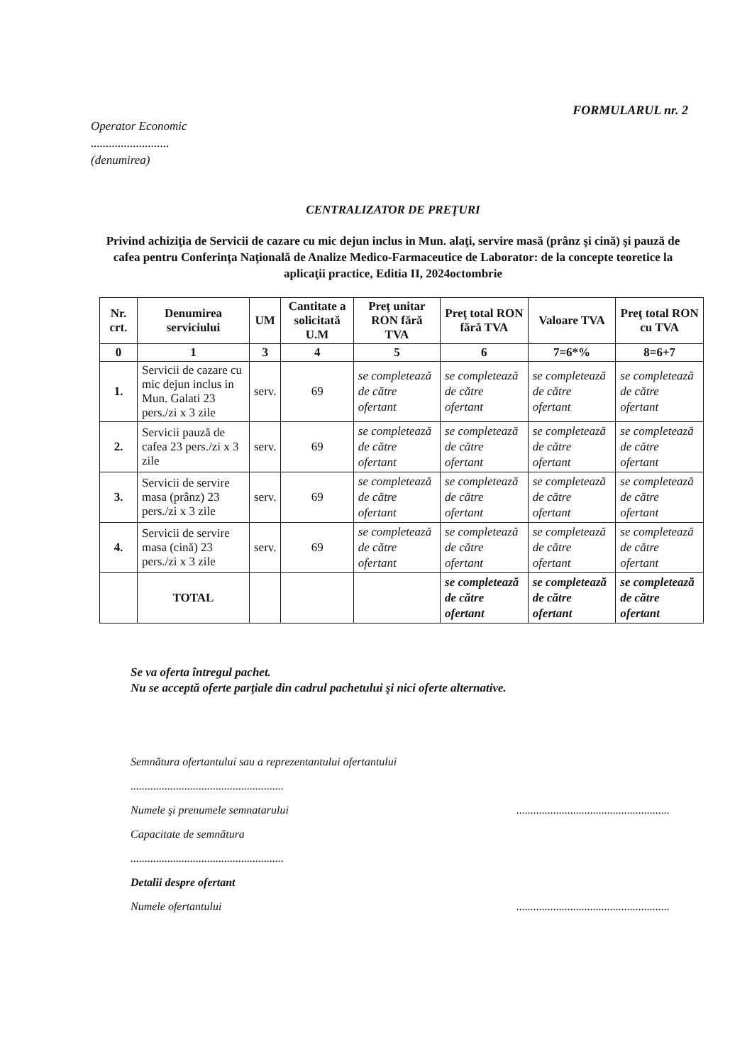FORMULARUL nr. 2
Operator Economic
..........................
(denumirea)
CENTRALIZATOR DE PREŢURI
Privind achiziţia de Servicii de cazare cu mic dejun inclus in Mun. alaţi, servire masă (prânz şi cină) şi pauză de cafea pentru Conferinţa Naţională de Analize Medico-Farmaceutice de Laborator: de la concepte teoretice la aplicaţii practice, Editia II, 2024octombrie
| Nr. crt. | Denumirea serviciului | UM | Cantitate a solicitată U.M | Preţ unitar RON fără TVA | Preţ total RON fără TVA | Valoare TVA | Preţ total RON cu TVA |
| --- | --- | --- | --- | --- | --- | --- | --- |
| 0 | 1 | 3 | 4 | 5 | 6 | 7=6*% | 8=6+7 |
| 1. | Servicii de cazare cu mic dejun inclus in Mun. Galati 23 pers./zi x 3 zile | serv. | 69 | se completează de către ofertant | se completează de către ofertant | se completează de către ofertant | se completează de către ofertant |
| 2. | Servicii pauză de cafea 23 pers./zi x 3 zile | serv. | 69 | se completează de către ofertant | se completează de către ofertant | se completează de către ofertant | se completează de către ofertant |
| 3. | Servicii de servire masa (prânz) 23 pers./zi x 3 zile | serv. | 69 | se completează de către ofertant | se completează de către ofertant | se completează de către ofertant | se completează de către ofertant |
| 4. | Servicii de servire masa (cină) 23 pers./zi x 3 zile | serv. | 69 | se completează de către ofertant | se completează de către ofertant | se completează de către ofertant | se completează de către ofertant |
| | TOTAL | | | | se completează de către ofertant | se completează de către ofertant | se completează de către ofertant |
Se va oferta întregul pachet.
Nu se acceptă oferte parţiale din cadrul pachetului şi nici oferte alternative.
Semnătura ofertantului sau a reprezentantului ofertantului
......................................................
Numele şi prenumele semnatarului......................................................
Capacitate de semnătura
......................................................
Detalii despre ofertant
Numele ofertantului......................................................